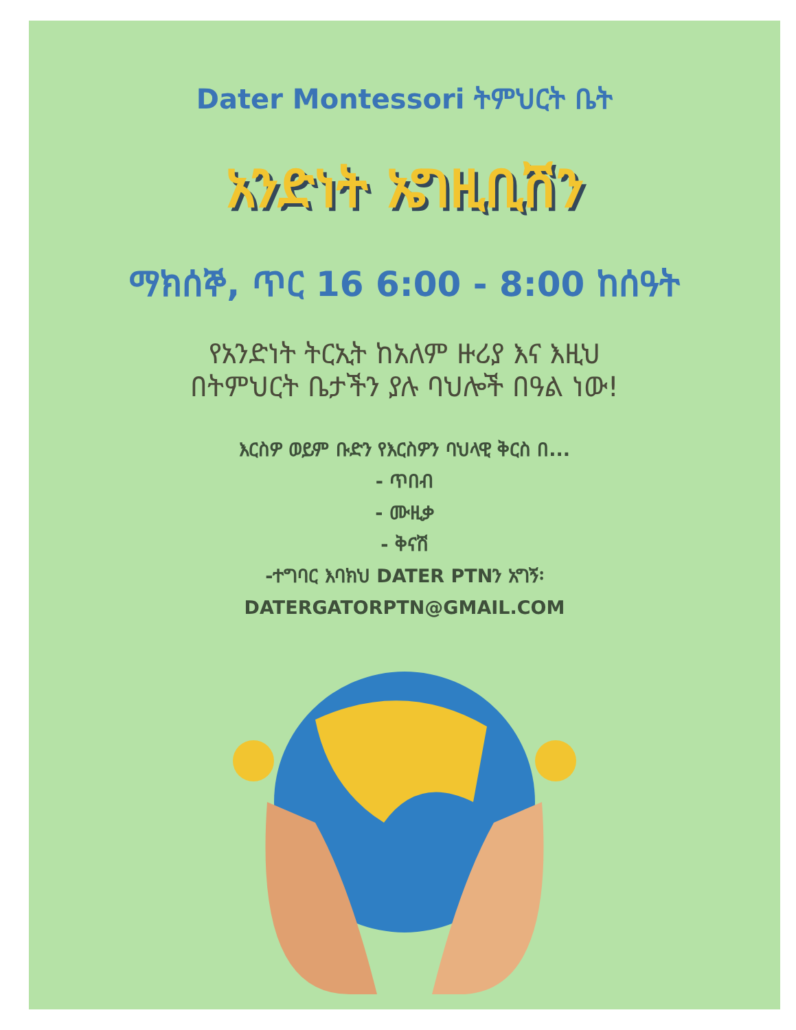Dater Montessori ትምህርት ቤት
አንድነት ኤግዚቢሽን
ማክሰኞ, ጥር 16 6:00 - 8:00 ከሰዓት
የአንድነት ትርኢት ከአለም ዙሪያ እና እዚህ
በትምህርት ቤታችን ያሉ ባህሎች በዓል ነው!
እርስዎ ወይም ቡድን የእርስዎን ባህላዊ ቅርስ በ...
- ጥበብ
- ሙዚቃ
- ቅናሽ
-ተግባር እባክህ DATER PTNን አግኝ፡
DATERGATORPTN@GMAIL.COM